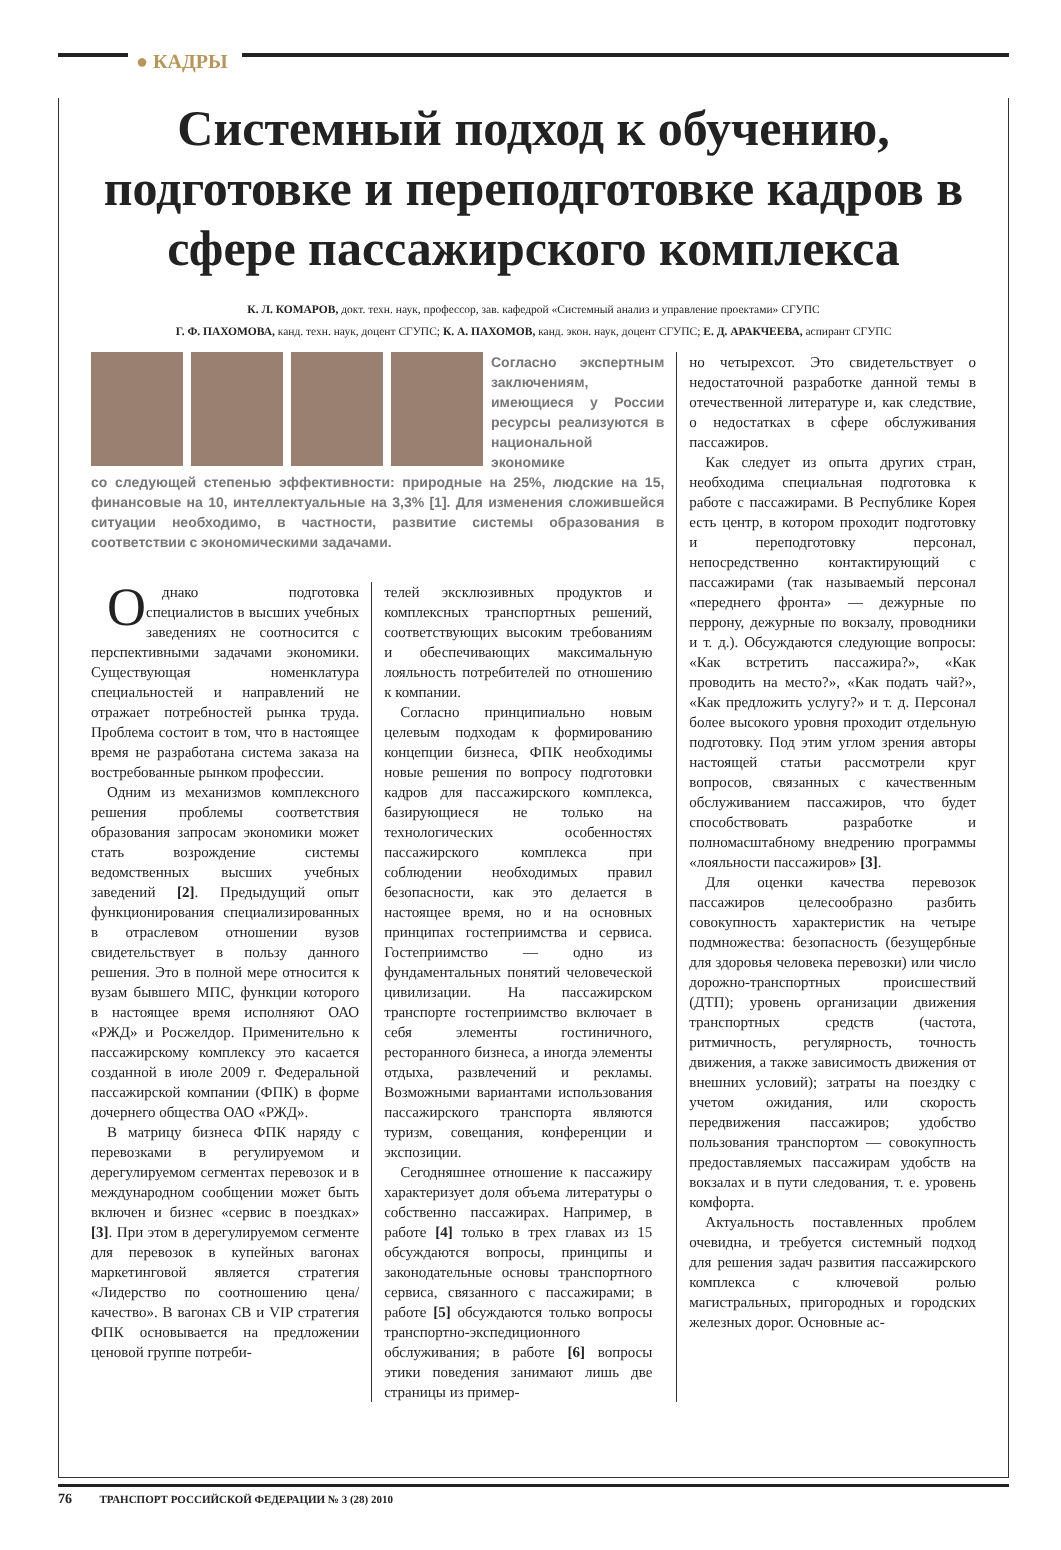● КАДРЫ
Системный подход к обучению, подготовке и переподготовке кадров в сфере пассажирского комплекса
К. Л. КОМАРОВ, докт. техн. наук, профессор, зав. кафедрой «Системный анализ и управление проектами» СГУПС
Г. Ф. ПАХОМОВА, канд. техн. наук, доцент СГУПС; К. А. ПАХОМОВ, канд. экон. наук, доцент СГУПС; Е. Д. АРАКЧЕЕВА, аспирант СГУПС
Согласно экспертным заключениям, имеющиеся у России ресурсы реализуются в национальной экономике
со следующей степенью эффективности: природные на 25%, людские на 15, финансовые на 10, интеллектуальные на 3,3% [1]. Для изменения сложившейся ситуации необходимо, в частности, развитие системы образования в соответствии с экономическими задачами.
Однако подготовка специалистов в высших учебных заведениях не соотносится с перспективными задачами экономики. Существующая номенклатура специальностей и направлений не отражает потребностей рынка труда. Проблема состоит в том, что в настоящее время не разработана система заказа на востребованные рынком профессии.
Одним из механизмов комплексного решения проблемы соответствия образования запросам экономики может стать возрождение системы ведомственных высших учебных заведений [2]. Предыдущий опыт функционирования специализированных в отраслевом отношении вузов свидетельствует в пользу данного решения. Это в полной мере относится к вузам бывшего МПС, функции которого в настоящее время исполняют ОАО «РЖД» и Росжелдор. Применительно к пассажирскому комплексу это касается созданной в июле 2009 г. Федеральной пассажирской компании (ФПК) в форме дочернего общества ОАО «РЖД».
В матрицу бизнеса ФПК наряду с перевозками в регулируемом и дерегулируемом сегментах перевозок и в международном сообщении может быть включен и бизнес «сервис в поездках» [3]. При этом в дерегулируемом сегменте для перевозок в купейных вагонах маркетинговой является стратегия «Лидерство по соотношению цена/качество». В вагонах СВ и VIP стратегия ФПК основывается на предложении ценовой группе потреби-
телей эксклюзивных продуктов и комплексных транспортных решений, соответствующих высоким требованиям и обеспечивающих максимальную лояльность потребителей по отношению к компании.
Согласно принципиально новым целевым подходам к формированию концепции бизнеса, ФПК необходимы новые решения по вопросу подготовки кадров для пассажирского комплекса, базирующиеся не только на технологических особенностях пассажирского комплекса при соблюдении необходимых правил безопасности, как это делается в настоящее время, но и на основных принципах гостеприимства и сервиса. Гостеприимство — одно из фундаментальных понятий человеческой цивилизации. На пассажирском транспорте гостеприимство включает в себя элементы гостиничного, ресторанного бизнеса, а иногда элементы отдыха, развлечений и рекламы. Возможными вариантами использования пассажирского транспорта являются туризм, совещания, конференции и экспозиции.
Сегодняшнее отношение к пассажиру характеризует доля объема литературы о собственно пассажирах. Например, в работе [4] только в трех главах из 15 обсуждаются вопросы, принципы и законодательные основы транспортного сервиса, связанного с пассажирами; в работе [5] обсуждаются только вопросы транспортно-экспедиционного обслуживания; в работе [6] вопросы этики поведения занимают лишь две страницы из пример-
но четырехсот. Это свидетельствует о недостаточной разработке данной темы в отечественной литературе и, как следствие, о недостатках в сфере обслуживания пассажиров.
Как следует из опыта других стран, необходима специальная подготовка к работе с пассажирами. В Республике Корея есть центр, в котором проходит подготовку и переподготовку персонал, непосредственно контактирующий с пассажирами (так называемый персонал «переднего фронта» — дежурные по перрону, дежурные по вокзалу, проводники и т. д.). Обсуждаются следующие вопросы: «Как встретить пассажира?», «Как проводить на место?», «Как подать чай?», «Как предложить услугу?» и т. д. Персонал более высокого уровня проходит отдельную подготовку. Под этим углом зрения авторы настоящей статьи рассмотрели круг вопросов, связанных с качественным обслуживанием пассажиров, что будет способствовать разработке и полномасштабному внедрению программы «лояльности пассажиров» [3].
Для оценки качества перевозок пассажиров целесообразно разбить совокупность характеристик на четыре подмножества: безопасность (безущербные для здоровья человека перевозки) или число дорожно-транспортных происшествий (ДТП); уровень организации движения транспортных средств (частота, ритмичность, регулярность, точность движения, а также зависимость движения от внешних условий); затраты на поездку с учетом ожидания, или скорость передвижения пассажиров; удобство пользования транспортом — совокупность предоставляемых пассажирам удобств на вокзалах и в пути следования, т. е. уровень комфорта.
Актуальность поставленных проблем очевидна, и требуется системный подход для решения задач развития пассажирского комплекса с ключевой ролью магистральных, пригородных и городских железных дорог. Основные ас-
76 ТРАНСПОРТ РОССИЙСКОЙ ФЕДЕРАЦИИ № 3 (28) 2010